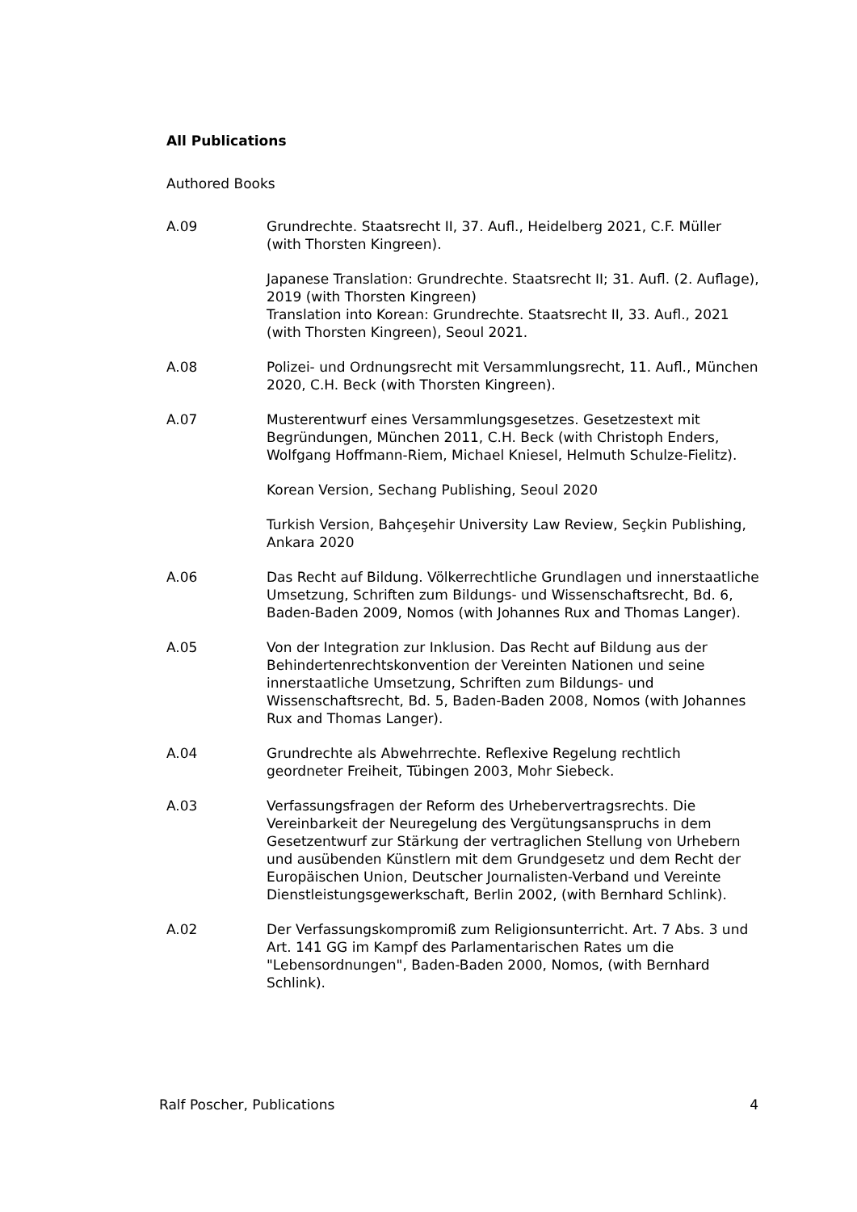All Publications
Authored Books
A.09 Grundrechte. Staatsrecht II, 37. Aufl., Heidelberg 2021, C.F. Müller (with Thorsten Kingreen).
Japanese Translation: Grundrechte. Staatsrecht II; 31. Aufl. (2. Auflage), 2019 (with Thorsten Kingreen)
Translation into Korean: Grundrechte. Staatsrecht II, 33. Aufl., 2021 (with Thorsten Kingreen), Seoul 2021.
A.08 Polizei- und Ordnungsrecht mit Versammlungsrecht, 11. Aufl., München 2020, C.H. Beck (with Thorsten Kingreen).
A.07 Musterentwurf eines Versammlungsgesetzes. Gesetzestext mit Begründungen, München 2011, C.H. Beck (with Christoph Enders, Wolfgang Hoffmann-Riem, Michael Kniesel, Helmuth Schulze-Fielitz).
Korean Version, Sechang Publishing, Seoul 2020
Turkish Version, Bahçeşehir University Law Review, Seçkin Publishing, Ankara 2020
A.06 Das Recht auf Bildung. Völkerrechtliche Grundlagen und innerstaatliche Umsetzung, Schriften zum Bildungs- und Wissenschaftsrecht, Bd. 6, Baden-Baden 2009, Nomos (with Johannes Rux and Thomas Langer).
A.05 Von der Integration zur Inklusion. Das Recht auf Bildung aus der Behindertenrechtskonvention der Vereinten Nationen und seine innerstaatliche Umsetzung, Schriften zum Bildungs- und Wissenschaftsrecht, Bd. 5, Baden-Baden 2008, Nomos (with Johannes Rux and Thomas Langer).
A.04 Grundrechte als Abwehrrechte. Reflexive Regelung rechtlich geordneter Freiheit, Tübingen 2003, Mohr Siebeck.
A.03 Verfassungsfragen der Reform des Urhebervertragsrechts. Die Vereinbarkeit der Neuregelung des Vergütungsanspruchs in dem Gesetzentwurf zur Stärkung der vertraglichen Stellung von Urhebern und ausübenden Künstlern mit dem Grundgesetz und dem Recht der Europäischen Union, Deutscher Journalisten-Verband und Vereinte Dienstleistungsgewerkschaft, Berlin 2002, (with Bernhard Schlink).
A.02 Der Verfassungskompromiß zum Religionsunterricht. Art. 7 Abs. 3 und Art. 141 GG im Kampf des Parlamentarischen Rates um die "Lebensordnungen", Baden-Baden 2000, Nomos, (with Bernhard Schlink).
Ralf Poscher, Publications 4